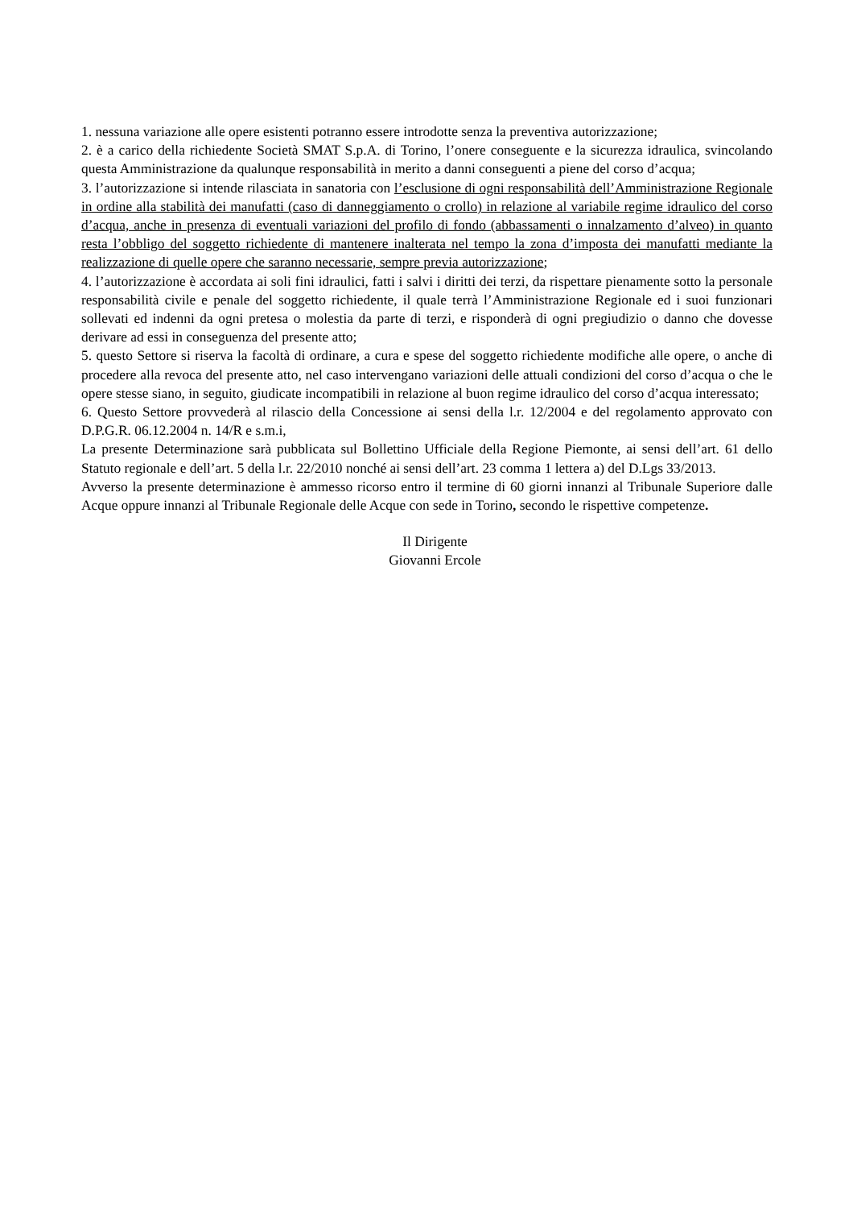1. nessuna variazione alle opere esistenti potranno essere introdotte senza la preventiva autorizzazione;
2. è a carico della richiedente Società SMAT S.p.A. di Torino, l’onere conseguente e la sicurezza idraulica, svincolando questa Amministrazione da qualunque responsabilità in merito a danni conseguenti a piene del corso d’acqua;
3. l’autorizzazione si intende rilasciata in sanatoria con l’esclusione di ogni responsabilità dell’Amministrazione Regionale in ordine alla stabilità dei manufatti (caso di danneggiamento o crollo) in relazione al variabile regime idraulico del corso d’acqua, anche in presenza di eventuali variazioni del profilo di fondo (abbassamenti o innalzamento d’alveo) in quanto resta l’obbligo del soggetto richiedente di mantenere inalterata nel tempo la zona d’imposta dei manufatti mediante la realizzazione di quelle opere che saranno necessarie, sempre previa autorizzazione;
4. l’autorizzazione è accordata ai soli fini idraulici, fatti i salvi i diritti dei terzi, da rispettare pienamente sotto la personale responsabilità civile e penale del soggetto richiedente, il quale terrà l’Amministrazione Regionale ed i suoi funzionari sollevati ed indenni da ogni pretesa o molestia da parte di terzi, e risponderà di ogni pregiudizio o danno che dovesse derivare ad essi in conseguenza del presente atto;
5. questo Settore si riserva la facoltà di ordinare, a cura e spese del soggetto richiedente modifiche alle opere, o anche di procedere alla revoca del presente atto, nel caso intervengano variazioni delle attuali condizioni del corso d’acqua o che le opere stesse siano, in seguito, giudicate incompatibili in relazione al buon regime idraulico del corso d’acqua interessato;
6. Questo Settore provvederà al rilascio della Concessione ai sensi della l.r. 12/2004 e del regolamento approvato con D.P.G.R. 06.12.2004 n. 14/R e s.m.i,
La presente Determinazione sarà pubblicata sul Bollettino Ufficiale della Regione Piemonte, ai sensi dell’art. 61 dello Statuto regionale e dell’art. 5 della l.r. 22/2010 nonché ai sensi dell’art. 23 comma 1 lettera a) del D.Lgs 33/2013.
Avverso la presente determinazione è ammesso ricorso entro il termine di 60 giorni innanzi al Tribunale Superiore dalle Acque oppure innanzi al Tribunale Regionale delle Acque con sede in Torino, secondo le rispettive competenze.
Il Dirigente
Giovanni Ercole